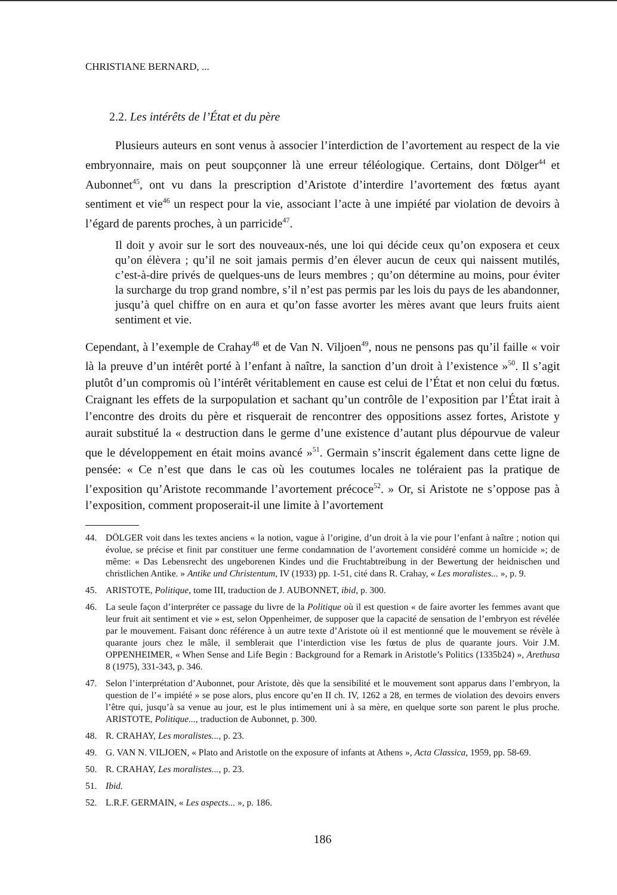CHRISTIANE BERNARD, ...
2.2. Les intérêts de l’État et du père
Plusieurs auteurs en sont venus à associer l’interdiction de l’avortement au respect de la vie embryonnaire, mais on peut soupçonner là une erreur téléologique. Certains, dont Dölger<sup>44</sup> et Aubonnet<sup>45</sup>, ont vu dans la prescription d’Aristote d’interdire l’avortement des fœtus ayant sentiment et vie<sup>46</sup> un respect pour la vie, associant l’acte à une impiété par violation de devoirs à l’égard de parents proches, à un parricide<sup>47</sup>.
Il doit y avoir sur le sort des nouveaux-nés, une loi qui décide ceux qu’on exposera et ceux qu’on élèvera ; qu’il ne soit jamais permis d’en élever aucun de ceux qui naissent mutilés, c’est-à-dire privés de quelques-uns de leurs membres ; qu’on détermine au moins, pour éviter la surcharge du trop grand nombre, s’il n’est pas permis par les lois du pays de les abandonner, jusqu’à quel chiffre on en aura et qu’on fasse avorter les mères avant que leurs fruits aient sentiment et vie.
Cependant, à l’exemple de Crahay<sup>48</sup> et de Van N. Viljoen<sup>49</sup>, nous ne pensons pas qu’il faille « voir là la preuve d’un intérêt porté à l’enfant à naître, la sanction d’un droit à l’existence »<sup>50</sup>. Il s’agit plutôt d’un compromis où l’intérêt véritablement en cause est celui de l’État et non celui du fœtus. Craignant les effets de la surpopulation et sachant qu’un contrôle de l’exposition par l’État irait à l’encontre des droits du père et risquerait de rencontrer des oppositions assez fortes, Aristote y aurait substitué la « destruction dans le germe d’une existence d’autant plus dépourvue de valeur que le développement en était moins avancé »<sup>51</sup>. Germain s’inscrit également dans cette ligne de pensée: « Ce n’est que dans le cas où les coutumes locales ne toléraient pas la pratique de l’exposition qu’Aristote recommande l’avortement précoce<sup>52</sup>. » Or, si Aristote ne s’oppose pas à l’exposition, comment proposerait-il une limite à l’avortement
44. DÖLGER voit dans les textes anciens « la notion, vague à l’origine, d’un droit à la vie pour l’enfant à naître ; notion qui évolue, se précise et finit par constituer une ferme condamnation de l’avortement considéré comme un homicide »; de même: « Das Lebensrecht des ungeborenen Kindes und die Fruchtabtreibung in der Bewertung der heidnischen und christlichen Antike. » Antike und Christentum, IV (1933) pp. 1-51, cité dans R. Crahay, « Les moralistes... », p. 9.
45. ARISTOTE, Politique, tome III, traduction de J. AUBONNET, ibid, p. 300.
46. La seule façon d’interpréter ce passage du livre de la Politique où il est question « de faire avorter les femmes avant que leur fruit ait sentiment et vie » est, selon Oppenheimer, de supposer que la capacité de sensation de l’embryon est révélée par le mouvement. Faisant donc référence à un autre texte d’Aristote où il est mentionné que le mouvement se révèle à quarante jours chez le mâle, il semblerait que l’interdiction vise les fœtus de plus de quarante jours. Voir J.M. OPPENHEIMER, « When Sense and Life Begin : Background for a Remark in Aristotle’s Politics (1335b24) », Arethusa 8 (1975), 331-343, p. 346.
47. Selon l’interprétation d’Aubonnet, pour Aristote, dès que la sensibilité et le mouvement sont apparus dans l’embryon, la question de l’« impiété » se pose alors, plus encore qu’en II ch. IV, 1262 a 28, en termes de violation des devoirs envers l’être qui, jusqu’à sa venue au jour, est le plus intimement uni à sa mère, en quelque sorte son parent le plus proche. ARISTOTE, Politique..., traduction de Aubonnet, p. 300.
48. R. CRAHAY, Les moralistes..., p. 23.
49. G. VAN N. VILJOEN, « Plato and Aristotle on the exposure of infants at Athens », Acta Classica, 1959, pp. 58-69.
50. R. CRAHAY, Les moralistes..., p. 23.
51. Ibid.
52. L.R.F. GERMAIN, « Les aspects... », p. 186.
186